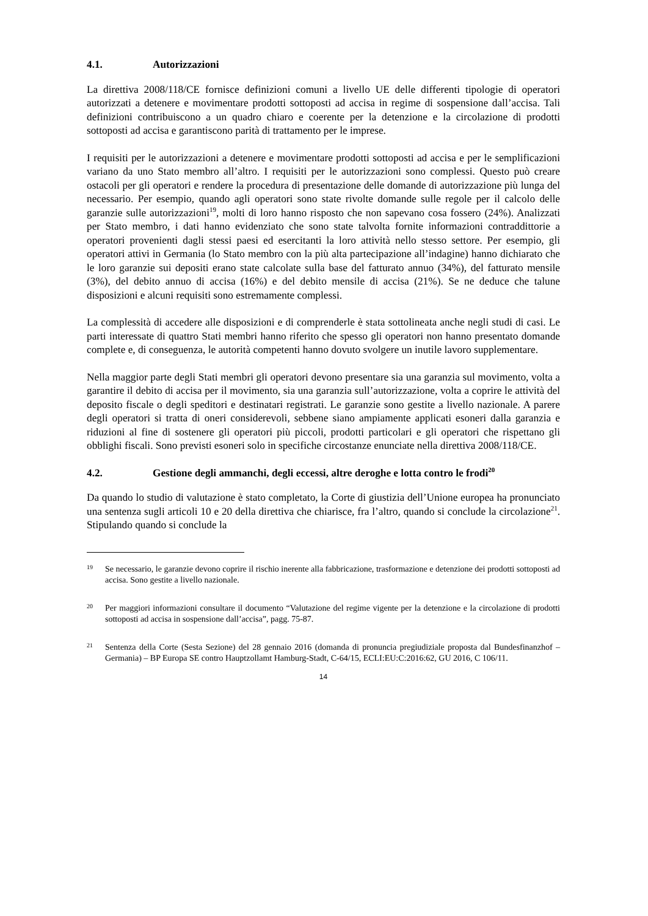4.1. Autorizzazioni
La direttiva 2008/118/CE fornisce definizioni comuni a livello UE delle differenti tipologie di operatori autorizzati a detenere e movimentare prodotti sottoposti ad accisa in regime di sospensione dall’accisa. Tali definizioni contribuiscono a un quadro chiaro e coerente per la detenzione e la circolazione di prodotti sottoposti ad accisa e garantiscono parità di trattamento per le imprese.
I requisiti per le autorizzazioni a detenere e movimentare prodotti sottoposti ad accisa e per le semplificazioni variano da uno Stato membro all’altro. I requisiti per le autorizzazioni sono complessi. Questo può creare ostacoli per gli operatori e rendere la procedura di presentazione delle domande di autorizzazione più lunga del necessario. Per esempio, quando agli operatori sono state rivolte domande sulle regole per il calcolo delle garanzie sulle autorizzazioni<sup>19</sup>, molti di loro hanno risposto che non sapevano cosa fossero (24%). Analizzati per Stato membro, i dati hanno evidenziato che sono state talvolta fornite informazioni contraddittorie a operatori provenienti dagli stessi paesi ed esercitanti la loro attività nello stesso settore. Per esempio, gli operatori attivi in Germania (lo Stato membro con la più alta partecipazione all’indagine) hanno dichiarato che le loro garanzie sui depositi erano state calcolate sulla base del fatturato annuo (34%), del fatturato mensile (3%), del debito annuo di accisa (16%) e del debito mensile di accisa (21%). Se ne deduce che talune disposizioni e alcuni requisiti sono estremamente complessi.
La complessità di accedere alle disposizioni e di comprenderle è stata sottolineata anche negli studi di casi. Le parti interessate di quattro Stati membri hanno riferito che spesso gli operatori non hanno presentato domande complete e, di conseguenza, le autorità competenti hanno dovuto svolgere un inutile lavoro supplementare.
Nella maggior parte degli Stati membri gli operatori devono presentare sia una garanzia sul movimento, volta a garantire il debito di accisa per il movimento, sia una garanzia sull’autorizzazione, volta a coprire le attività del deposito fiscale o degli speditori e destinatari registrati. Le garanzie sono gestite a livello nazionale. A parere degli operatori si tratta di oneri considerevoli, sebbene siano ampiamente applicati esoneri dalla garanzia e riduzioni al fine di sostenere gli operatori più piccoli, prodotti particolari e gli operatori che rispettano gli obblighi fiscali. Sono previsti esoneri solo in specifiche circostanze enunciate nella direttiva 2008/118/CE.
4.2. Gestione degli ammanchi, degli eccessi, altre deroghe e lotta contro le frodi<sup>20</sup>
Da quando lo studio di valutazione è stato completato, la Corte di giustizia dell’Unione europea ha pronunciato una sentenza sugli articoli 10 e 20 della direttiva che chiarisce, fra l’altro, quando si conclude la circolazione<sup>21</sup>. Stipulando quando si conclude la
19 Se necessario, le garanzie devono coprire il rischio inerente alla fabbricazione, trasformazione e detenzione dei prodotti sottoposti ad accisa. Sono gestite a livello nazionale.
20 Per maggiori informazioni consultare il documento “Valutazione del regime vigente per la detenzione e la circolazione di prodotti sottoposti ad accisa in sospensione dall’accisa”, pagg. 75-87.
21 Sentenza della Corte (Sesta Sezione) del 28 gennaio 2016 (domanda di pronuncia pregiudiziale proposta dal Bundesfinanzhof – Germania) – BP Europa SE contro Hauptzollamt Hamburg-Stadt, C-64/15, ECLI:EU:C:2016:62, GU 2016, C 106/11.
14